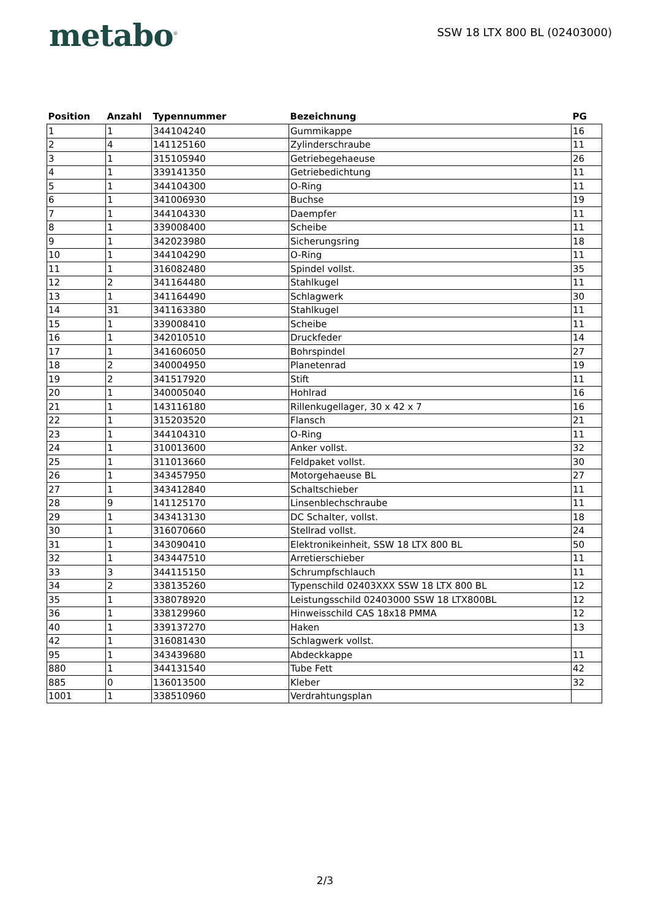metabo<sup>®</sup>
SSW 18 LTX 800 BL (02403000)
| Position | Anzahl | Typennummer | Bezeichnung | PG |
| --- | --- | --- | --- | --- |
| 1 | 1 | 344104240 | Gummikappe | 16 |
| 2 | 4 | 141125160 | Zylinderschraube | 11 |
| 3 | 1 | 315105940 | Getriebegehaeuse | 26 |
| 4 | 1 | 339141350 | Getriebedichtung | 11 |
| 5 | 1 | 344104300 | O-Ring | 11 |
| 6 | 1 | 341006930 | Buchse | 19 |
| 7 | 1 | 344104330 | Daempfer | 11 |
| 8 | 1 | 339008400 | Scheibe | 11 |
| 9 | 1 | 342023980 | Sicherungsring | 18 |
| 10 | 1 | 344104290 | O-Ring | 11 |
| 11 | 1 | 316082480 | Spindel vollst. | 35 |
| 12 | 2 | 341164480 | Stahlkugel | 11 |
| 13 | 1 | 341164490 | Schlagwerk | 30 |
| 14 | 31 | 341163380 | Stahlkugel | 11 |
| 15 | 1 | 339008410 | Scheibe | 11 |
| 16 | 1 | 342010510 | Druckfeder | 14 |
| 17 | 1 | 341606050 | Bohrspindel | 27 |
| 18 | 2 | 340004950 | Planetenrad | 19 |
| 19 | 2 | 341517920 | Stift | 11 |
| 20 | 1 | 340005040 | Hohlrad | 16 |
| 21 | 1 | 143116180 | Rillenkugellager, 30 x 42 x 7 | 16 |
| 22 | 1 | 315203520 | Flansch | 21 |
| 23 | 1 | 344104310 | O-Ring | 11 |
| 24 | 1 | 310013600 | Anker vollst. | 32 |
| 25 | 1 | 311013660 | Feldpaket vollst. | 30 |
| 26 | 1 | 343457950 | Motorgehaeuse BL | 27 |
| 27 | 1 | 343412840 | Schaltschieber | 11 |
| 28 | 9 | 141125170 | Linsenblechschraube | 11 |
| 29 | 1 | 343413130 | DC Schalter, vollst. | 18 |
| 30 | 1 | 316070660 | Stellrad vollst. | 24 |
| 31 | 1 | 343090410 | Elektronikeinheit, SSW 18 LTX 800 BL | 50 |
| 32 | 1 | 343447510 | Arretierschieber | 11 |
| 33 | 3 | 344115150 | Schrumpfschlauch | 11 |
| 34 | 2 | 338135260 | Typenschild 02403XXX SSW 18 LTX 800 BL | 12 |
| 35 | 1 | 338078920 | Leistungsschild 02403000 SSW 18 LTX800BL | 12 |
| 36 | 1 | 338129960 | Hinweisschild CAS 18x18 PMMA | 12 |
| 40 | 1 | 339137270 | Haken | 13 |
| 42 | 1 | 316081430 | Schlagwerk vollst. | |
| 95 | 1 | 343439680 | Abdeckkappe | 11 |
| 880 | 1 | 344131540 | Tube Fett | 42 |
| 885 | 0 | 136013500 | Kleber | 32 |
| 1001 | 1 | 338510960 | Verdrahtungsplan | |
2/3